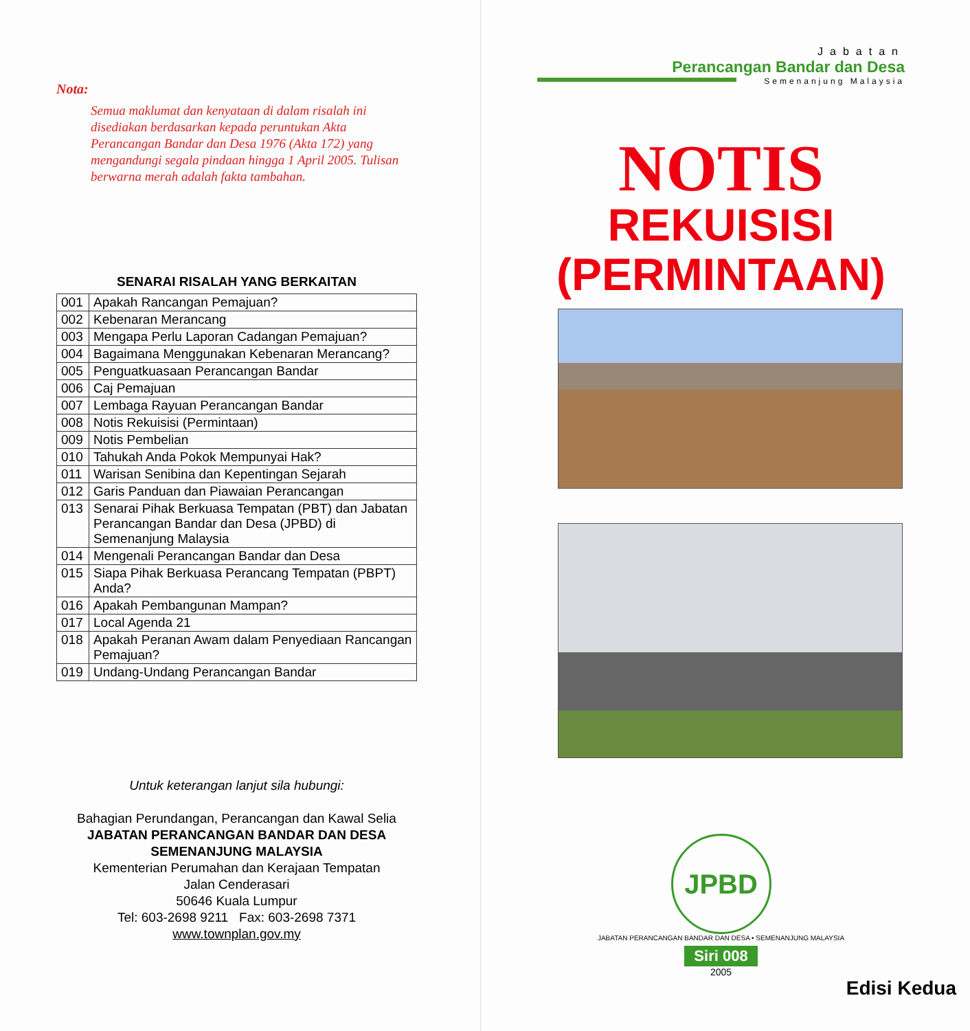Nota:
Semua maklumat dan kenyataan di dalam risalah ini disediakan berdasarkan kepada peruntukan Akta Perancangan Bandar dan Desa 1976 (Akta 172) yang mengandungi segala pindaan hingga 1 April 2005. Tulisan berwarna merah adalah fakta tambahan.
SENARAI RISALAH YANG BERKAITAN
| 001 | Apakah Rancangan Pemajuan? |
| 002 | Kebenaran Merancang |
| 003 | Mengapa Perlu Laporan Cadangan Pemajuan? |
| 004 | Bagaimana Menggunakan Kebenaran Merancang? |
| 005 | Penguatkuasaan Perancangan Bandar |
| 006 | Caj Pemajuan |
| 007 | Lembaga Rayuan Perancangan Bandar |
| 008 | Notis Rekuisisi (Permintaan) |
| 009 | Notis Pembelian |
| 010 | Tahukah Anda Pokok Mempunyai Hak? |
| 011 | Warisan Senibina dan Kepentingan Sejarah |
| 012 | Garis Panduan dan Piawaian Perancangan |
| 013 | Senarai Pihak Berkuasa Tempatan (PBT) dan Jabatan Perancangan Bandar dan Desa (JPBD) di Semenanjung Malaysia |
| 014 | Mengenali Perancangan Bandar dan Desa |
| 015 | Siapa Pihak Berkuasa Perancang Tempatan (PBPT) Anda? |
| 016 | Apakah Pembangunan Mampan? |
| 017 | Local Agenda 21 |
| 018 | Apakah Peranan Awam dalam Penyediaan Rancangan Pemajuan? |
| 019 | Undang-Undang Perancangan Bandar |
Untuk keterangan lanjut sila hubungi:
Bahagian Perundangan, Perancangan dan Kawal Selia
JABATAN PERANCANGAN BANDAR DAN DESA
SEMENANJUNG MALAYSIA
Kementerian Perumahan dan Kerajaan Tempatan
Jalan Cenderasari
50646 Kuala Lumpur
Tel: 603-2698 9211 Fax: 603-2698 7371
www.townplan.gov.my
Jabatan
Perancangan Bandar dan Desa
Semenanjung Malaysia
NOTIS
REKUISISI
(PERMINTAAN)
JPBD
JABATAN PERANCANGAN BANDAR DAN DESA • SEMENANJUNG MALAYSIA
Siri 008
2005
Edisi Kedua